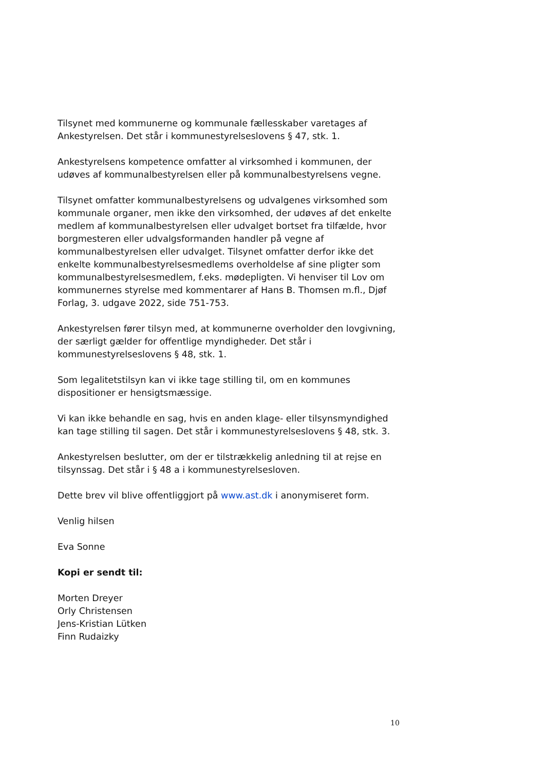Tilsynet med kommunerne og kommunale fællesskaber varetages af Ankestyrelsen. Det står i kommunestyrelseslovens § 47, stk. 1.
Ankestyrelsens kompetence omfatter al virksomhed i kommunen, der udøves af kommunalbestyrelsen eller på kommunalbestyrelsens vegne.
Tilsynet omfatter kommunalbestyrelsens og udvalgenes virksomhed som kommunale organer, men ikke den virksomhed, der udøves af det enkelte medlem af kommunalbestyrelsen eller udvalget bortset fra tilfælde, hvor borgmesteren eller udvalgsformanden handler på vegne af kommunalbestyrelsen eller udvalget. Tilsynet omfatter derfor ikke det enkelte kommunalbestyrelsesmedlems overholdelse af sine pligter som kommunalbestyrelsesmedlem, f.eks. mødepligten. Vi henviser til Lov om kommunernes styrelse med kommentarer af Hans B. Thomsen m.fl., Djøf Forlag, 3. udgave 2022, side 751-753.
Ankestyrelsen fører tilsyn med, at kommunerne overholder den lovgivning, der særligt gælder for offentlige myndigheder. Det står i kommunestyrelseslovens § 48, stk. 1.
Som legalitetstilsyn kan vi ikke tage stilling til, om en kommunes dispositioner er hensigtsmæssige.
Vi kan ikke behandle en sag, hvis en anden klage- eller tilsynsmyndighed kan tage stilling til sagen. Det står i kommunestyrelseslovens § 48, stk. 3.
Ankestyrelsen beslutter, om der er tilstrækkelig anledning til at rejse en tilsynssag. Det står i § 48 a i kommunestyrelsesloven.
Dette brev vil blive offentliggjort på www.ast.dk i anonymiseret form.
Venlig hilsen
Eva Sonne
Kopi er sendt til:
Morten Dreyer
Orly Christensen
Jens-Kristian Lütken
Finn Rudaizky
10